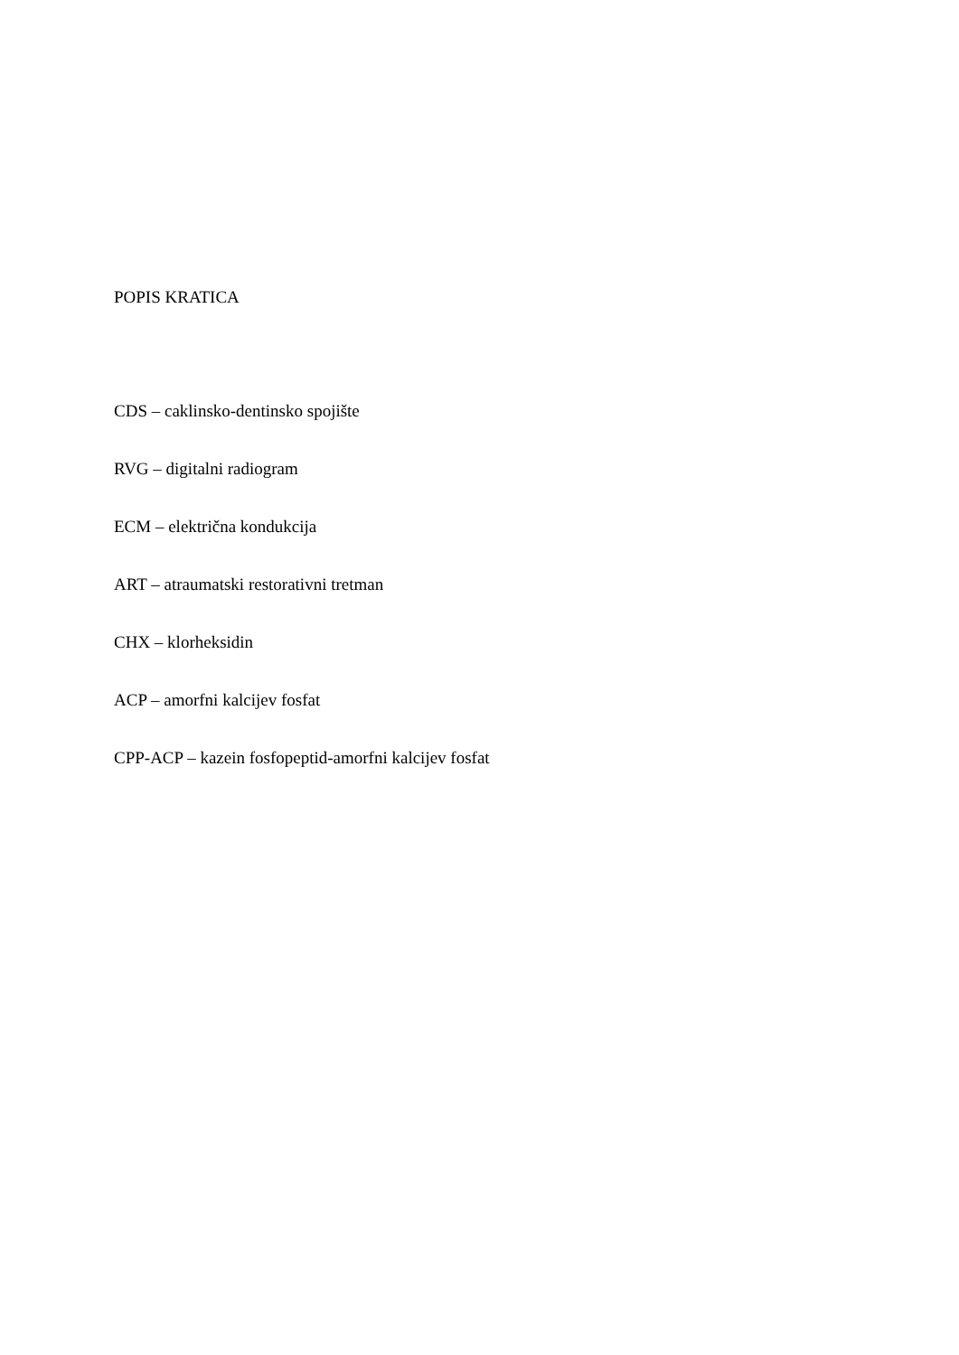POPIS KRATICA
CDS – caklinsko-dentinsko spojište
RVG – digitalni radiogram
ECM – električna kondukcija
ART – atraumatski restorativni tretman
CHX – klorheksidin
ACP – amorfni kalcijev fosfat
CPP-ACP – kazein fosfopeptid-amorfni kalcijev fosfat